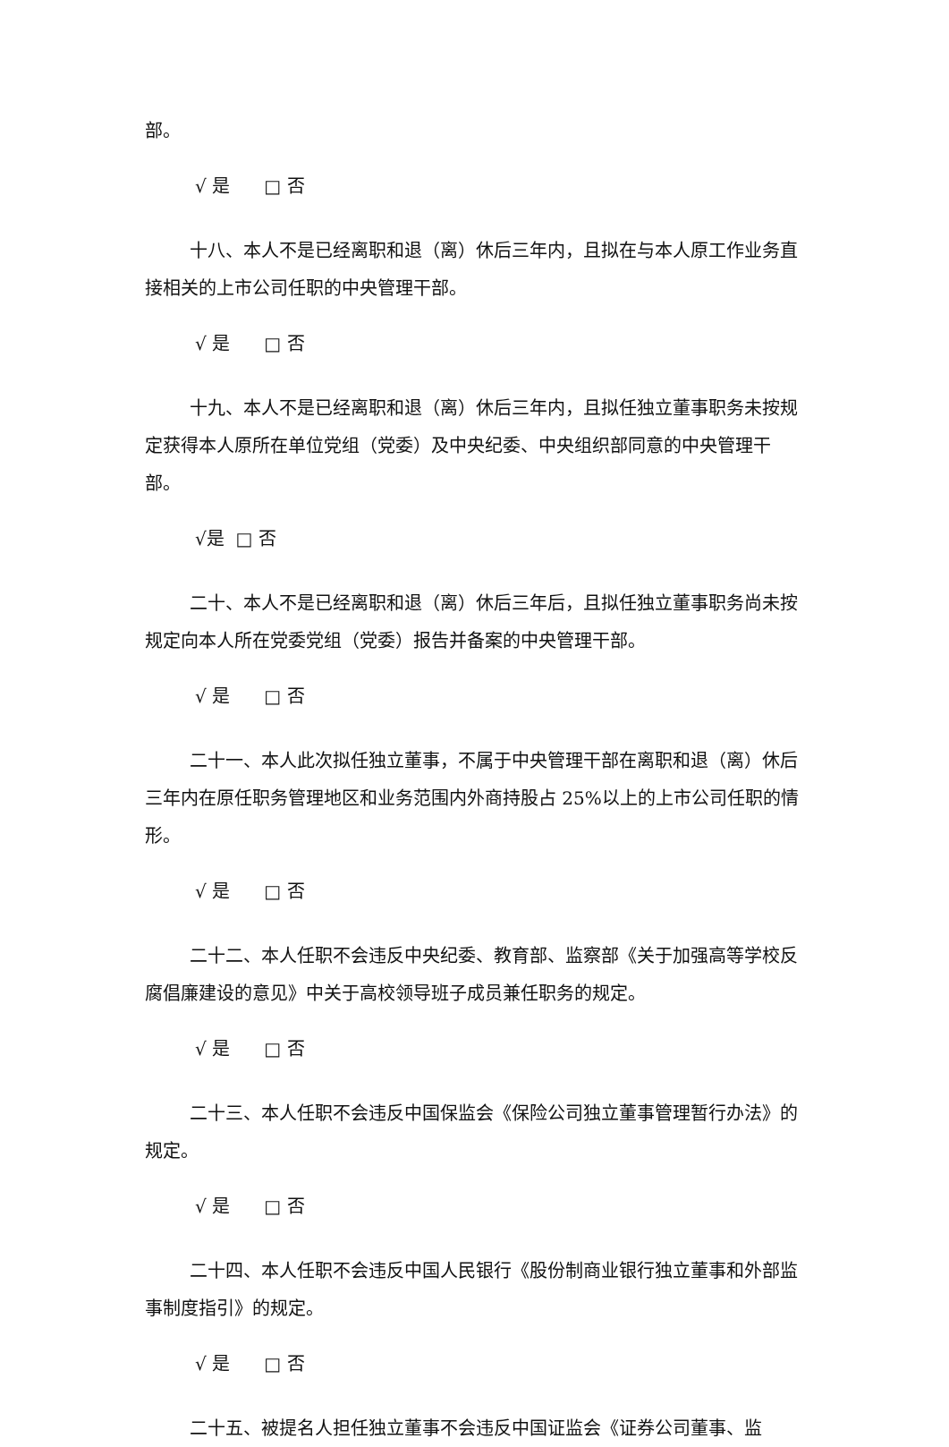部。
√ 是 □ 否
十八、本人不是已经离职和退（离）休后三年内，且拟在与本人原工作业务直接相关的上市公司任职的中央管理干部。
√ 是 □ 否
十九、本人不是已经离职和退（离）休后三年内，且拟任独立董事职务未按规定获得本人原所在单位党组（党委）及中央纪委、中央组织部同意的中央管理干部。
√是 □ 否
二十、本人不是已经离职和退（离）休后三年后，且拟任独立董事职务尚未按规定向本人所在党委党组（党委）报告并备案的中央管理干部。
√ 是 □ 否
二十一、本人此次拟任独立董事，不属于中央管理干部在离职和退（离）休后三年内在原任职务管理地区和业务范围内外商持股占 25%以上的上市公司任职的情形。
√ 是 □ 否
二十二、本人任职不会违反中央纪委、教育部、监察部《关于加强高等学校反腐倡廉建设的意见》中关于高校领导班子成员兼任职务的规定。
√ 是 □ 否
二十三、本人任职不会违反中国保监会《保险公司独立董事管理暂行办法》的规定。
√ 是 □ 否
二十四、本人任职不会违反中国人民银行《股份制商业银行独立董事和外部监事制度指引》的规定。
√ 是 □ 否
二十五、被提名人担任独立董事不会违反中国证监会《证券公司董事、监